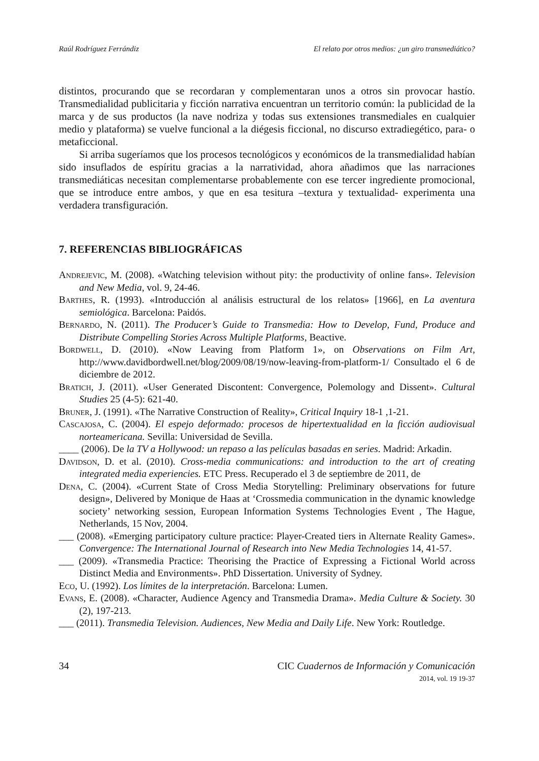Raúl Rodríguez Ferrándiz El relato por otros medios: ¿un giro transmediático?
distintos, procurando que se recordaran y complementaran unos a otros sin provocar hastío. Transmedialidad publicitaria y ficción narrativa encuentran un territorio común: la publicidad de la marca y de sus productos (la nave nodriza y todas sus extensiones transmediales en cualquier medio y plataforma) se vuelve funcional a la diégesis ficcional, no discurso extradiegético, para- o metaficcional.
Si arriba sugeríamos que los procesos tecnológicos y económicos de la transmedialidad habían sido insuflados de espíritu gracias a la narratividad, ahora añadimos que las narraciones transmediáticas necesitan complementarse probablemente con ese tercer ingrediente promocional, que se introduce entre ambos, y que en esa tesitura –textura y textualidad- experimenta una verdadera transfiguración.
7. REFERENCIAS BIBLIOGRÁFICAS
Andrejevic, M. (2008). «Watching television without pity: the productivity of online fans». Television and New Media, vol. 9, 24-46.
Barthes, R. (1993). «Introducción al análisis estructural de los relatos» [1966], en La aventura semiológica. Barcelona: Paidós.
Bernardo, N. (2011). The Producer’s Guide to Transmedia: How to Develop, Fund, Produce and Distribute Compelling Stories Across Multiple Platforms, Beactive.
Bordwell, D. (2010). «Now Leaving from Platform 1», on Observations on Film Art, http://www.davidbordwell.net/blog/2009/08/19/now-leaving-from-platform-1/ Consultado el 6 de diciembre de 2012.
Bratich, J. (2011). «User Generated Discontent: Convergence, Polemology and Dissent». Cultural Studies 25 (4-5): 621-40.
Bruner, J. (1991). «The Narrative Construction of Reality», Critical Inquiry 18-1 ,1-21.
Cascajosa, C. (2004). El espejo deformado: procesos de hipertextualidad en la ficción audiovisual norteamericana. Sevilla: Universidad de Sevilla.
____ (2006). De la TV a Hollywood: un repaso a las películas basadas en series. Madrid: Arkadin.
Davidson, D. et al. (2010). Cross-media communications: and introduction to the art of creating integrated media experiencies. ETC Press. Recuperado el 3 de septiembre de 2011, de
Dena, C. (2004). «Current State of Cross Media Storytelling: Preliminary observations for future design», Delivered by Monique de Haas at ‘Crossmedia communication in the dynamic knowledge society’ networking session, European Information Systems Technologies Event , The Hague, Netherlands, 15 Nov, 2004.
___ (2008). «Emerging participatory culture practice: Player-Created tiers in Alternate Reality Games». Convergence: The International Journal of Research into New Media Technologies 14, 41-57.
___ (2009). «Transmedia Practice: Theorising the Practice of Expressing a Fictional World across Distinct Media and Environments». PhD Dissertation. University of Sydney.
Eco, U. (1992). Los límites de la interpretación. Barcelona: Lumen.
Evans, E. (2008). «Character, Audience Agency and Transmedia Drama». Media Culture & Society. 30 (2), 197-213.
___ (2011). Transmedia Television. Audiences, New Media and Daily Life. New York: Routledge.
34 CIC Cuadernos de Información y Comunicación
2014, vol. 19 19-37